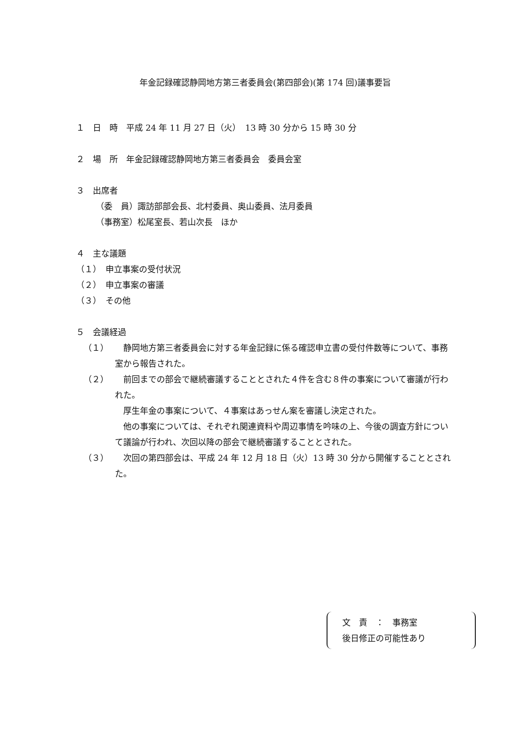年金記録確認静岡地方第三者委員会(第四部会)(第 174 回)議事要旨
１　日　時　平成 24 年 11 月 27 日（火）　13 時 30 分から 15 時 30 分
２　場　所　年金記録確認静岡地方第三者委員会　委員会室
３　出席者
（委　員）諏訪部部会長、北村委員、奥山委員、法月委員
（事務室）松尾室長、若山次長　ほか
４　主な議題
（１）　申立事案の受付状況
（２）　申立事案の審議
（３）　その他
５　会議経過
（１） 　静岡地方第三者委員会に対する年金記録に係る確認申立書の受付件数等について、事務室から報告された。
（２） 　前回までの部会で継続審議することとされた４件を含む８件の事案について審議が行われた。
　厚生年金の事案について、４事案はあっせん案を審議し決定された。
　他の事案については、それぞれ関連資料や周辺事情を吟味の上、今後の調査方針について議論が行われ、次回以降の部会で継続審議することとされた。
（３） 　次回の第四部会は、平成 24 年 12 月 18 日（火）13 時 30 分から開催することとされた。
文　責　：　事務室
後日修正の可能性あり